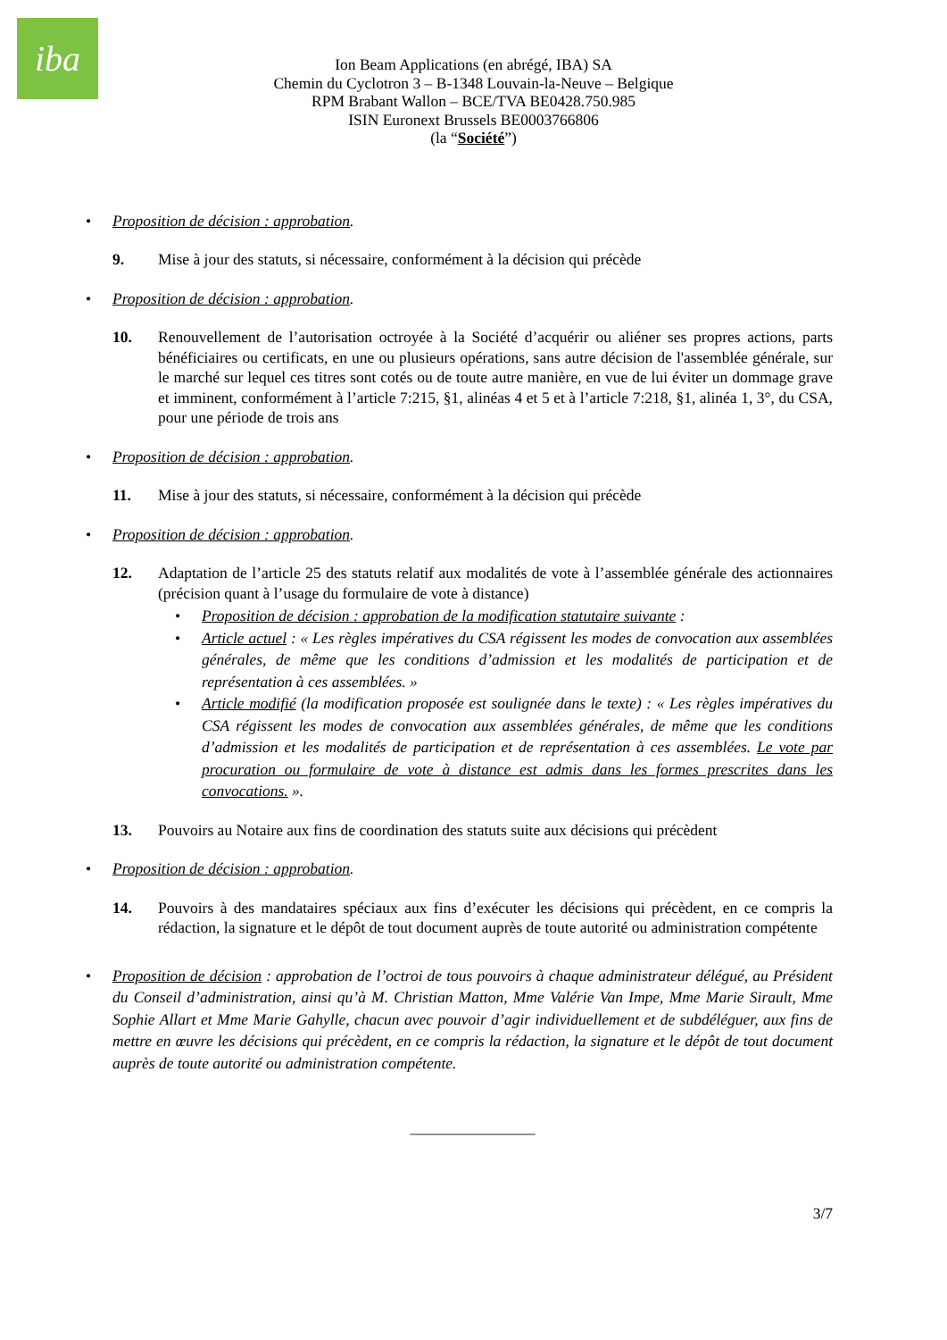iba
Ion Beam Applications (en abrégé, IBA) SA
Chemin du Cyclotron 3 – B-1348 Louvain-la-Neuve – Belgique
RPM Brabant Wallon – BCE/TVA BE0428.750.985
ISIN Euronext Brussels BE0003766806
(la “Société”)
• Proposition de décision : approbation.
9. Mise à jour des statuts, si nécessaire, conformément à la décision qui précède
• Proposition de décision : approbation.
10. Renouvellement de l’autorisation octroyée à la Société d’acquérir ou aliéner ses propres actions, parts bénéficiaires ou certificats, en une ou plusieurs opérations, sans autre décision de l'assemblée générale, sur le marché sur lequel ces titres sont cotés ou de toute autre manière, en vue de lui éviter un dommage grave et imminent, conformément à l’article 7:215, §1, alinéas 4 et 5 et à l’article 7:218, §1, alinéa 1, 3°, du CSA, pour une période de trois ans
• Proposition de décision : approbation.
11. Mise à jour des statuts, si nécessaire, conformément à la décision qui précède
• Proposition de décision : approbation.
12. Adaptation de l’article 25 des statuts relatif aux modalités de vote à l’assemblée générale des actionnaires (précision quant à l’usage du formulaire de vote à distance)
• Proposition de décision : approbation de la modification statutaire suivante :
• Article actuel : « Les règles impératives du CSA régissent les modes de convocation aux assemblées générales, de même que les conditions d’admission et les modalités de participation et de représentation à ces assemblées. »
• Article modifié (la modification proposée est soulignée dans le texte) : « Les règles impératives du CSA régissent les modes de convocation aux assemblées générales, de même que les conditions d’admission et les modalités de participation et de représentation à ces assemblées. Le vote par procuration ou formulaire de vote à distance est admis dans les formes prescrites dans les convocations. ».
13. Pouvoirs au Notaire aux fins de coordination des statuts suite aux décisions qui précèdent
• Proposition de décision : approbation.
14. Pouvoirs à des mandataires spéciaux aux fins d’exécuter les décisions qui précèdent, en ce compris la rédaction, la signature et le dépôt de tout document auprès de toute autorité ou administration compétente
• Proposition de décision : approbation de l’octroi de tous pouvoirs à chaque administrateur délégué, au Président du Conseil d’administration, ainsi qu’à M. Christian Matton, Mme Valérie Van Impe, Mme Marie Sirault, Mme Sophie Allart et Mme Marie Gahylle, chacun avec pouvoir d’agir individuellement et de subdéléguer, aux fins de mettre en œuvre les décisions qui précèdent, en ce compris la rédaction, la signature et le dépôt de tout document auprès de toute autorité ou administration compétente.
________________
3/7